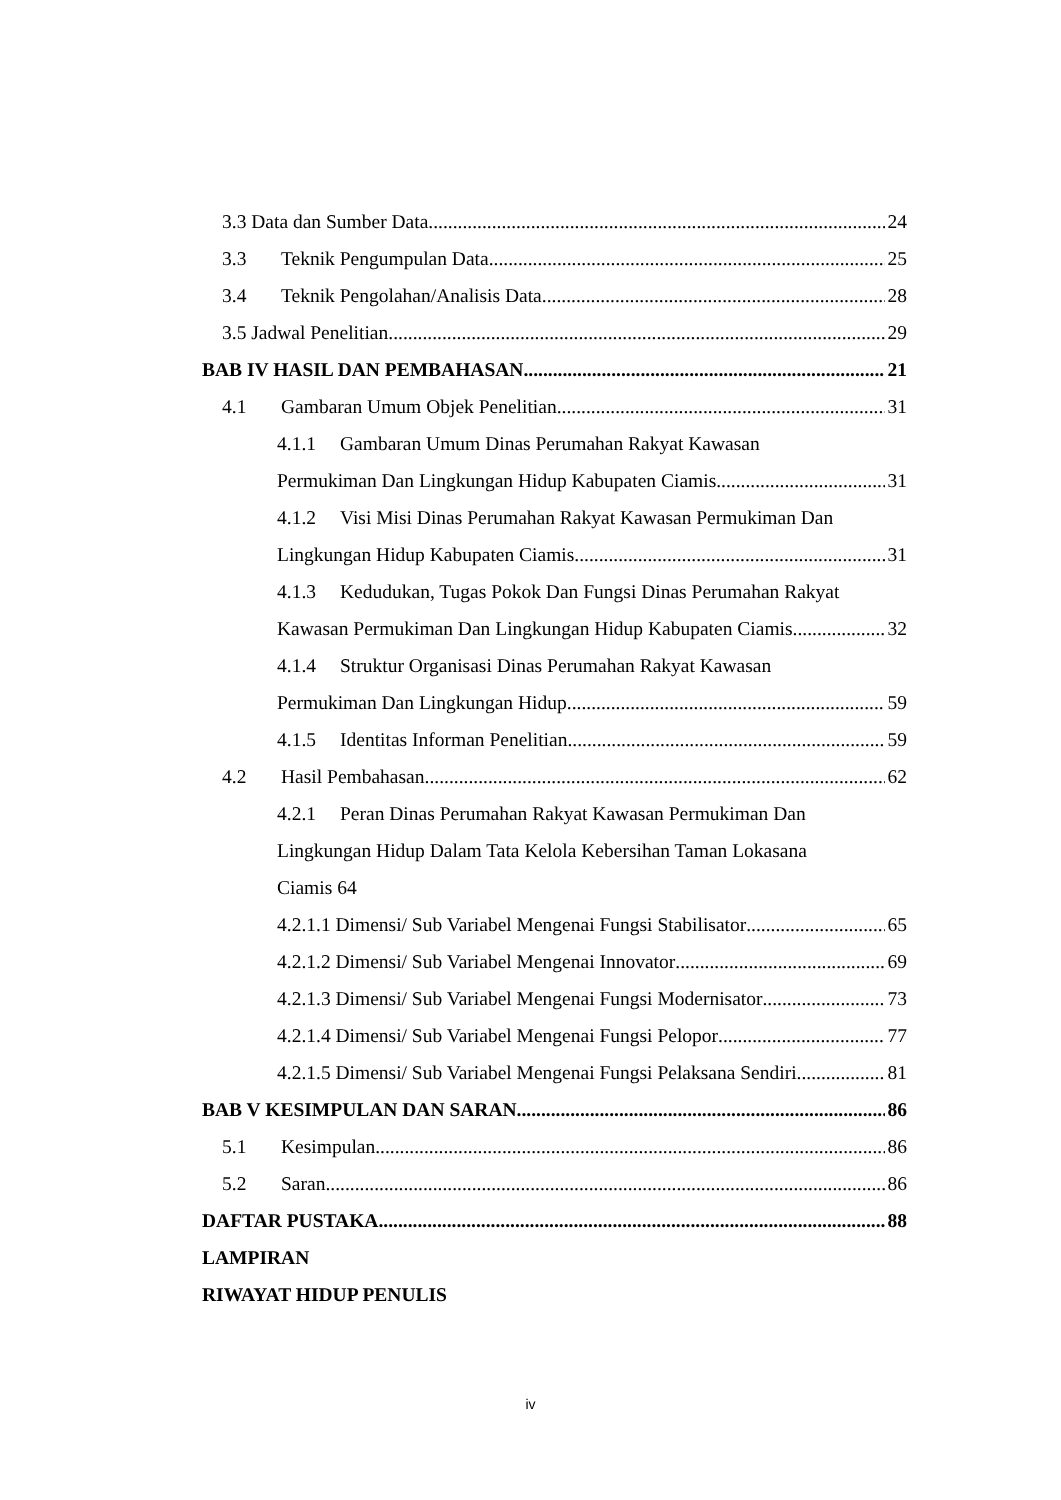3.3 Data dan Sumber Data 24
3.3 Teknik Pengumpulan Data 25
3.4 Teknik Pengolahan/Analisis Data 28
3.5 Jadwal Penelitian 29
BAB IV HASIL DAN PEMBAHASAN 21
4.1 Gambaran Umum Objek Penelitian 31
4.1.1 Gambaran Umum Dinas Perumahan Rakyat Kawasan
Permukiman Dan Lingkungan Hidup Kabupaten Ciamis 31
4.1.2 Visi Misi Dinas Perumahan Rakyat Kawasan Permukiman Dan
Lingkungan Hidup Kabupaten Ciamis 31
4.1.3 Kedudukan, Tugas Pokok Dan Fungsi Dinas Perumahan Rakyat
Kawasan Permukiman Dan Lingkungan Hidup Kabupaten Ciamis 32
4.1.4 Struktur Organisasi Dinas Perumahan Rakyat Kawasan
Permukiman Dan Lingkungan Hidup 59
4.1.5 Identitas Informan Penelitian 59
4.2 Hasil Pembahasan 62
4.2.1 Peran Dinas Perumahan Rakyat Kawasan Permukiman Dan
Lingkungan Hidup Dalam Tata Kelola Kebersihan Taman Lokasana
Ciamis 64
4.2.1.1 Dimensi/ Sub Variabel Mengenai Fungsi Stabilisator 65
4.2.1.2 Dimensi/ Sub Variabel Mengenai Innovator 69
4.2.1.3 Dimensi/ Sub Variabel Mengenai Fungsi Modernisator 73
4.2.1.4 Dimensi/ Sub Variabel Mengenai Fungsi Pelopor 77
4.2.1.5 Dimensi/ Sub Variabel Mengenai Fungsi Pelaksana Sendiri 81
BAB V KESIMPULAN DAN SARAN 86
5.1 Kesimpulan 86
5.2 Saran 86
DAFTAR PUSTAKA 88
LAMPIRAN
RIWAYAT HIDUP PENULIS
iv